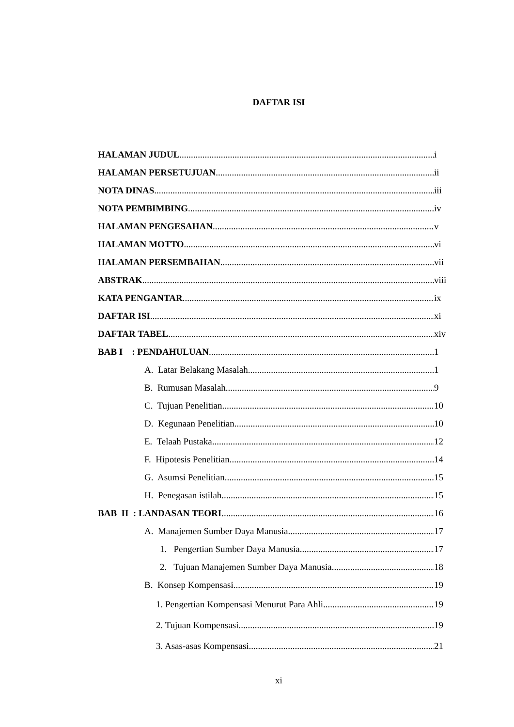DAFTAR ISI
HALAMAN JUDUL i
HALAMAN PERSETUJUAN ii
NOTA DINAS iii
NOTA PEMBIMBING iv
HALAMAN PENGESAHAN v
HALAMAN MOTTO vi
HALAMAN PERSEMBAHAN vii
ABSTRAK viii
KATA PENGANTAR ix
DAFTAR ISI xi
DAFTAR TABEL xiv
BAB I : PENDAHULUAN 1
A. Latar Belakang Masalah 1
B. Rumusan Masalah 9
C. Tujuan Penelitian 10
D. Kegunaan Penelitian 10
E. Telaah Pustaka 12
F. Hipotesis Penelitian 14
G. Asumsi Penelitian 15
H. Penegasan istilah 15
BAB II : LANDASAN TEORI 16
A. Manajemen Sumber Daya Manusia 17
1. Pengertian Sumber Daya Manusia 17
2. Tujuan Manajemen Sumber Daya Manusia 18
B. Konsep Kompensasi 19
1. Pengertian Kompensasi Menurut Para Ahli 19
2. Tujuan Kompensasi 19
3. Asas-asas Kompensasi 21
xi